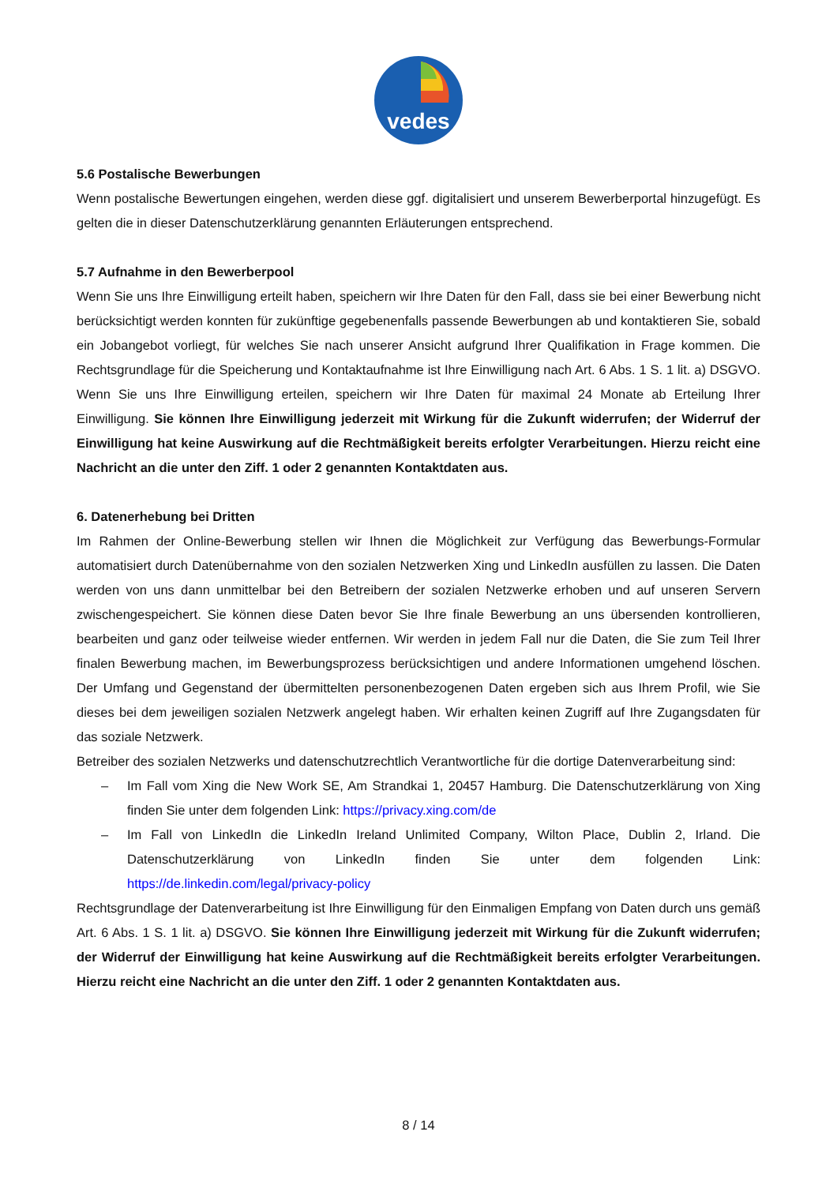vedes
5.6 Postalische Bewerbungen
Wenn postalische Bewertungen eingehen, werden diese ggf. digitalisiert und unserem Bewerberportal hinzugefügt. Es gelten die in dieser Datenschutzerklärung genannten Erläuterungen entsprechend.
5.7 Aufnahme in den Bewerberpool
Wenn Sie uns Ihre Einwilligung erteilt haben, speichern wir Ihre Daten für den Fall, dass sie bei einer Bewerbung nicht berücksichtigt werden konnten für zukünftige gegebenenfalls passende Bewerbungen ab und kontaktieren Sie, sobald ein Jobangebot vorliegt, für welches Sie nach unserer Ansicht aufgrund Ihrer Qualifikation in Frage kommen. Die Rechtsgrundlage für die Speicherung und Kontaktaufnahme ist Ihre Einwilligung nach Art. 6 Abs. 1 S. 1 lit. a) DSGVO. Wenn Sie uns Ihre Einwilligung erteilen, speichern wir Ihre Daten für maximal 24 Monate ab Erteilung Ihrer Einwilligung. Sie können Ihre Einwilligung jederzeit mit Wirkung für die Zukunft widerrufen; der Widerruf der Einwilligung hat keine Auswirkung auf die Rechtmäßigkeit bereits erfolgter Verarbeitungen. Hierzu reicht eine Nachricht an die unter den Ziff. 1 oder 2 genannten Kontaktdaten aus.
6. Datenerhebung bei Dritten
Im Rahmen der Online-Bewerbung stellen wir Ihnen die Möglichkeit zur Verfügung das Bewerbungs-Formular automatisiert durch Datenübernahme von den sozialen Netzwerken Xing und LinkedIn ausfüllen zu lassen. Die Daten werden von uns dann unmittelbar bei den Betreibern der sozialen Netzwerke erhoben und auf unseren Servern zwischengespeichert. Sie können diese Daten bevor Sie Ihre finale Bewerbung an uns übersenden kontrollieren, bearbeiten und ganz oder teilweise wieder entfernen. Wir werden in jedem Fall nur die Daten, die Sie zum Teil Ihrer finalen Bewerbung machen, im Bewerbungsprozess berücksichtigen und andere Informationen umgehend löschen. Der Umfang und Gegenstand der übermittelten personenbezogenen Daten ergeben sich aus Ihrem Profil, wie Sie dieses bei dem jeweiligen sozialen Netzwerk angelegt haben. Wir erhalten keinen Zugriff auf Ihre Zugangsdaten für das soziale Netzwerk.
Betreiber des sozialen Netzwerks und datenschutzrechtlich Verantwortliche für die dortige Datenverarbeitung sind:
– Im Fall vom Xing die New Work SE, Am Strandkai 1, 20457 Hamburg. Die Datenschutzerklärung von Xing finden Sie unter dem folgenden Link: https://privacy.xing.com/de
– Im Fall von LinkedIn die LinkedIn Ireland Unlimited Company, Wilton Place, Dublin 2, Irland. Die Datenschutzerklärung von LinkedIn finden Sie unter dem folgenden Link: https://de.linkedin.com/legal/privacy-policy
Rechtsgrundlage der Datenverarbeitung ist Ihre Einwilligung für den Einmaligen Empfang von Daten durch uns gemäß Art. 6 Abs. 1 S. 1 lit. a) DSGVO. Sie können Ihre Einwilligung jederzeit mit Wirkung für die Zukunft widerrufen; der Widerruf der Einwilligung hat keine Auswirkung auf die Rechtmäßigkeit bereits erfolgter Verarbeitungen. Hierzu reicht eine Nachricht an die unter den Ziff. 1 oder 2 genannten Kontaktdaten aus.
8 / 14